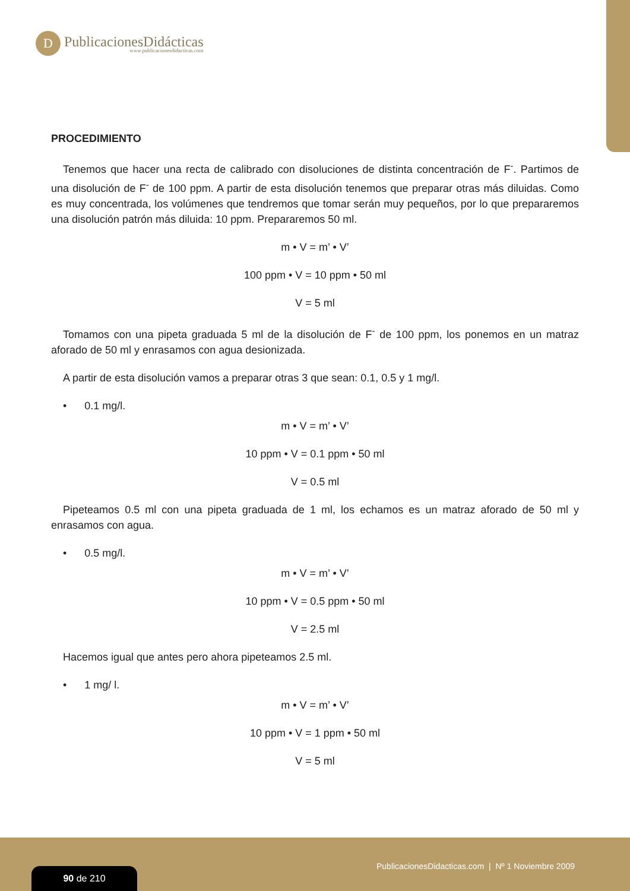D
PublicacionesDidácticas
www.publicacionesdidacticas.com
PROCEDIMIENTO
Tenemos que hacer una recta de calibrado con disoluciones de distinta concentración de F<sup>-</sup>. Partimos de una disolución de F<sup>-</sup> de 100 ppm. A partir de esta disolución tenemos que preparar otras más diluidas. Como es muy concentrada, los volúmenes que tendremos que tomar serán muy pequeños, por lo que prepararemos una disolución patrón más diluida: 10 ppm. Prepararemos 50 ml.
m • V = m’ • V’
100 ppm • V = 10 ppm • 50 ml
V = 5 ml
Tomamos con una pipeta graduada 5 ml de la disolución de F<sup>-</sup> de 100 ppm, los ponemos en un matraz aforado de 50 ml y enrasamos con agua desionizada.
A partir de esta disolución vamos a preparar otras 3 que sean: 0.1, 0.5 y 1 mg/l.
• 0.1 mg/l.
m • V = m’ • V’
10 ppm • V = 0.1 ppm • 50 ml
V = 0.5 ml
Pipeteamos 0.5 ml con una pipeta graduada de 1 ml, los echamos es un matraz aforado de 50 ml y enrasamos con agua.
• 0.5 mg/l.
m • V = m’ • V’
10 ppm • V = 0.5 ppm • 50 ml
V = 2.5 ml
Hacemos igual que antes pero ahora pipeteamos 2.5 ml.
• 1 mg/ l.
m • V = m’ • V’
10 ppm • V = 1 ppm • 50 ml
V = 5 ml
PublicacionesDidacticas.com | Nº 1 Noviembre 2009
90 de 210